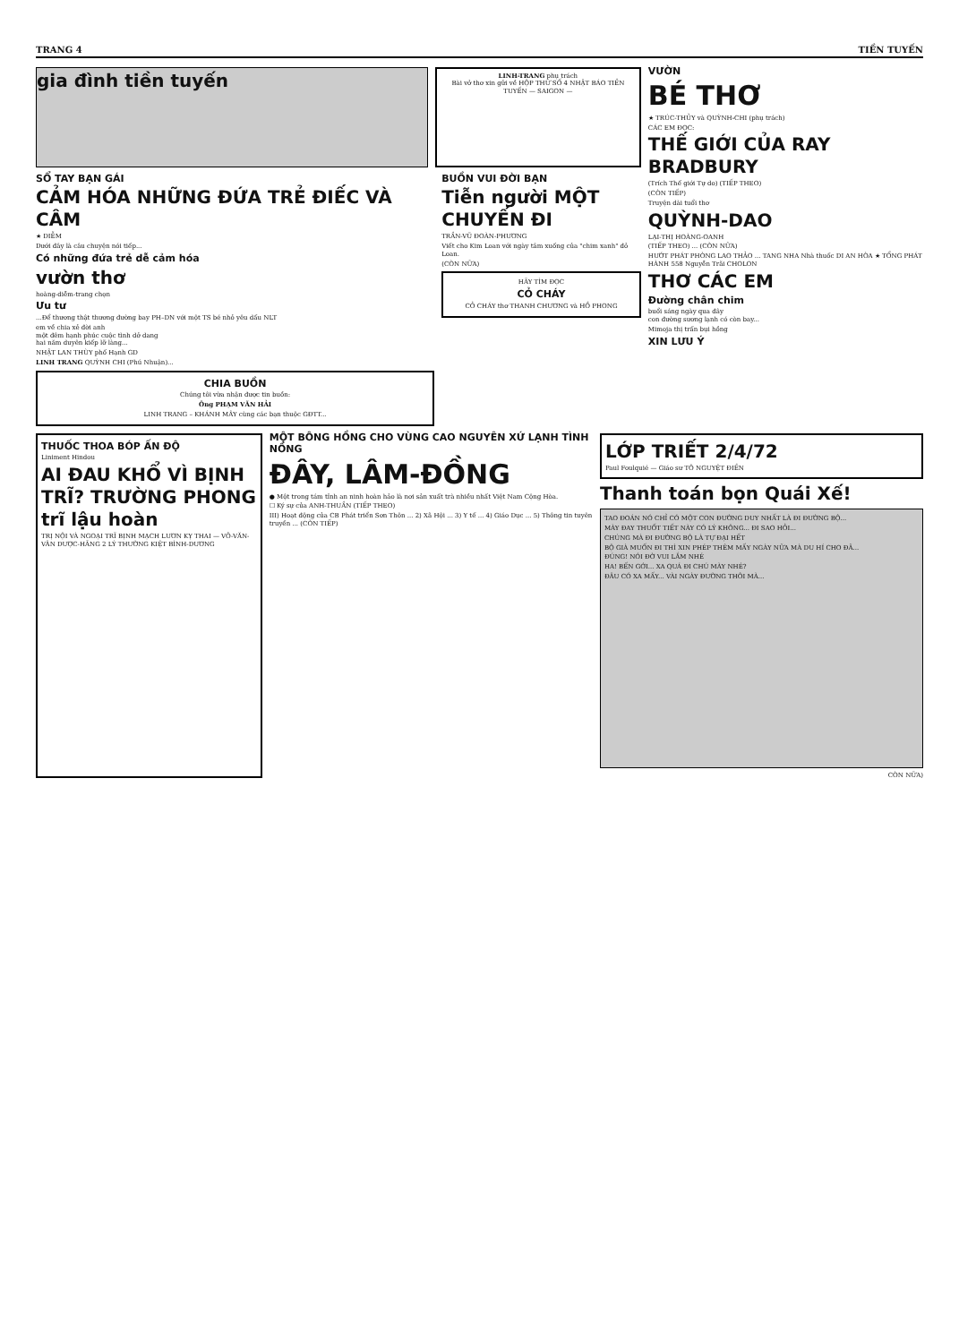TRANG 4 TIỀN TUYẾN
gia đình tiền tuyến
LINH-TRANG phụ trách
Bài vở thơ xin gửi về HỘP THƯ SỐ 4 NHẬT BÁO TIỀN TUYẾN — SAIGON —
SỔ TAY BẠN GÁI
CẢM HÓA NHỮNG ĐỨA TRẺ ĐIẾC VÀ CÂM
★ DIỄM
Dưới đây là câu chuyện nói tiếp...
Có những đứa trẻ dễ cảm hóa
vườn thơ
hoàng-diễm-trang chọn
Ưu tư
...Để thương thật thương đường bay PH–DN với một TS bé nhỏ yêu dấu NLT
em về chia xẻ đời anh
một đêm hạnh phúc cuộc tình dở dang
hai năm duyên kiếp lỡ làng...
NHẬT LAN THÙY phố Hạnh GD
LINH TRANG QUỲNH CHI (Phú Nhuận)...
CHIA BUỒN
Chúng tôi vừa nhận được tin buồn:
Ông PHẠM VĂN HẢI
LINH TRANG – KHÁNH MÂY cùng các bạn thuộc GĐTT...
BUỒN VUI ĐỜI BẠN
Tiễn người MỘT CHUYẾN ĐI
TRẦN-VŨ ĐOÀN-PHƯƠNG
Viết cho Kim Loan với ngày tâm xuống của "chim xanh" đỏ Loan.
(CÒN NỮA)
HÃY TÌM ĐỌC
CỎ CHÁY
CỎ CHÁY thơ THANH CHƯƠNG và HỒ PHONG
VƯỜN
BÉ THƠ
★ TRÚC-THỦY và QUỲNH-CHI (phụ trách)
CÁC EM ĐỌC:
THẾ GIỚI CỦA RAY BRADBURY
(Trích Thế giới Tự do) (TIẾP THEO)
(CÒN TIẾP)
Truyện dài tuổi thơ
QUỲNH-DAO
LẠI-THỊ HOÀNG-OANH
(TIẾP THEO) ... (CÒN NỮA)
HƯỚT PHÁT PHÒNG LAO THẢO ... TANG NHA Nhà thuốc DI AN HÒA ★ TỔNG PHÁT HÀNH 558 Nguyễn Trãi CHOLON
THƠ CÁC EM
Đường chân chim
buổi sáng ngày qua đây
con đường sương lạnh có còn bay...
Mimoja thị trấn bụi hồng
XIN LƯU Ý
THUỐC THOA BÓP ẤN ĐỘ
Liniment Hindou
AI ĐAU KHỔ VÌ BỊNH TRĨ? TRƯỜNG PHONG trĩ lậu hoàn
TRỊ NỘI VÀ NGOẠI TRĨ BỊNH MẠCH LƯƠN KỴ THAI — VÕ-VĂN-VÂN DƯỢC-HÃNG 2 LÝ THƯỜNG KIỆT BÌNH-DƯƠNG
MỘT BÔNG HỒNG CHO VÙNG CAO NGUYÊN XỨ LẠNH TÌNH NỒNG
ĐÂY, LÂM-ĐỒNG
● Một trong tám tỉnh an ninh hoàn hảo là nơi sản xuất trà nhiều nhất Việt Nam Cộng Hòa.
☐ Ký sự của ANH-THUẦN (TIẾP THEO)
III) Hoạt động của CB Phát triển Sơn Thôn ... 2) Xã Hội ... 3) Y tế ... 4) Giáo Dục ... 5) Thông tin tuyên truyền ... (CÒN TIẾP)
LỚP TRIẾT 2/4/72
Paul Foulquié — Giáo sư TÔ NGUYỆT ĐIỀN
Thanh toán bọn Quái Xế!
TAO ĐOÁN NÓ CHỈ CÓ MỘT CON ĐƯỜNG DUY NHẤT LÀ ĐI ĐƯỜNG BỘ...
MÀY ĐAY THUỐT TIẾT NÀY CÓ LÝ KHÔNG... ĐI SAO HỎI...
CHÚNG MÀ ĐI ĐƯỜNG BỘ LÀ TỰ ĐẠI HẾT
BỘ GIÀ MUỐN ĐI THÌ XIN PHÉP THÊM MẤY NGÀY NỮA MÀ DU HÍ CHO ĐÃ...
ĐÚNG! NÓI ĐỜ VUI LẮM NHÉ
HA! BẾN GỚI... XA QUÁ ĐI CHÚ MÀY NHÉ?
ĐÂU CÓ XA MẤY... VÀI NGÀY ĐƯỜNG THÔI MÀ...
CÒN NỮA)